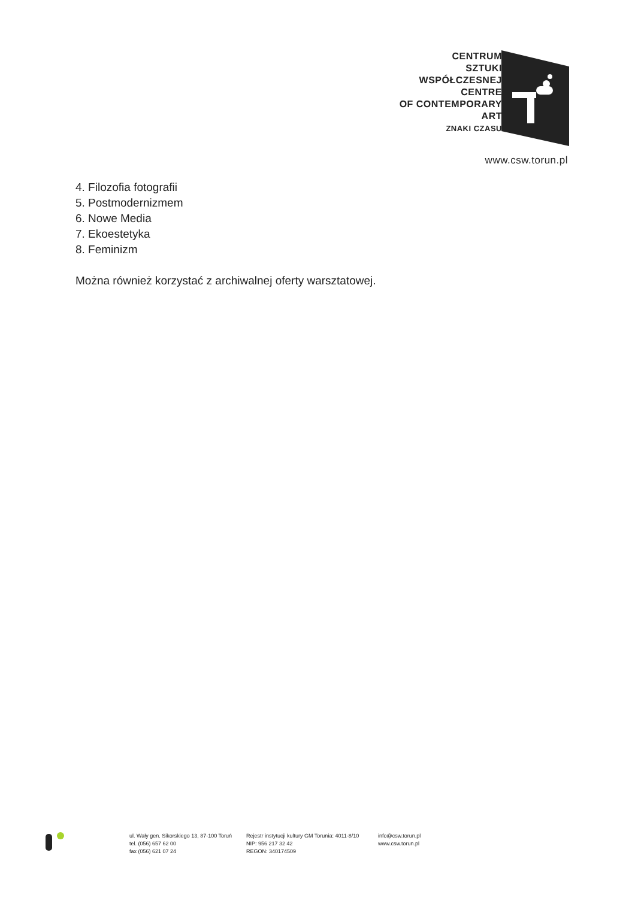CENTRUM
SZTUKI
WSPÓŁCZESNEJ
CENTRE
OF CONTEMPORARY
ART
ZNAKI CZASU
www.csw.torun.pl
4. Filozofia fotografii
5. Postmodernizmem
6. Nowe Media
7. Ekoestetyka
8. Feminizm
Można również korzystać z archiwalnej oferty warsztatowej.
ul. Wały gen. Sikorskiego 13, 87-100 Toruń
tel. (056) 657 62 00
fax (056) 621 07 24
Rejestr instytucji kultury GM Torunia: 4011-8/10
NIP: 956 217 32 42
REGON: 340174509
info@csw.torun.pl
www.csw.torun.pl